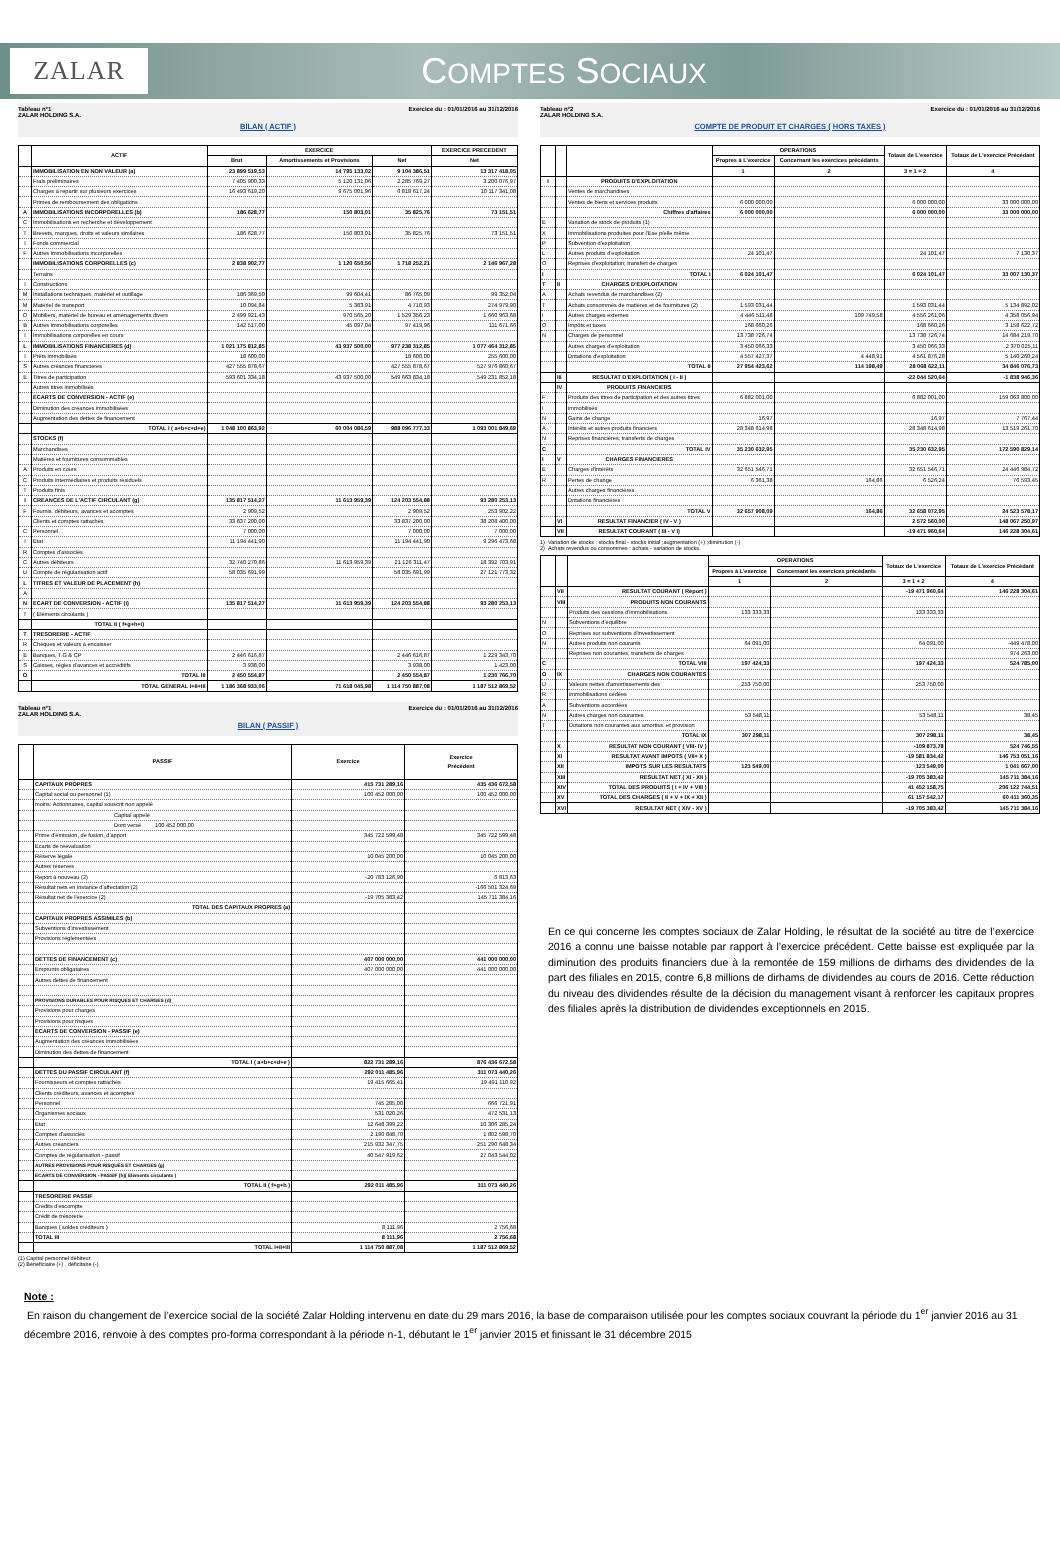ZALAR
COMPTES SOCIAUX
Tableau n°1
ZALAR HOLDING S.A. Exercice du : 01/01/2016 au 31/12/2016
BILAN ( ACTIF )
| | ACTIF | EXERCICE | | | EXERCICE PRECEDENT |
| --- | --- | --- | --- | --- | --- |
| | | Brut | Amortissements et Provisions | Net | Net |
| | IMMOBILISATION EN NON VALEUR (a) | 23 899 519,53 | 14 795 133,02 | 9 104 386,51 | 13 317 418,05 |
| | Frais préliminaires | 7 405 900,33 | 5 120 131,06 | 2 285 769,27 | 3 200 076,97 |
| | Charges à répartir sur plusieurs exercices | 16 493 619,20 | 9 675 001,96 | 6 818 617,24 | 10 117 341,08 |
| | Primes de remboursement des obligations | | | | |
| A | IMMOBILISATIONS INCORPORELLES (b) | 186 628,77 | 150 803,01 | 35 825,76 | 73 151,51 |
| C | Immobilisations en recherche et développement | | | | |
| T | Brevets, marques, droits et valeurs similaires | 186 628,77 | 150 803,01 | 35 825,76 | 73 151,51 |
| I | Fonds commercial | | | | |
| F | Autres immobilisations incorporelles | | | | |
| | IMMOBILISATIONS CORPORELLES (c) | 2 838 902,77 | 1 120 650,56 | 1 718 252,21 | 2 146 967,28 |
| | Terrains | | | | |
| I | Constructions | | | | |
| M | Installations techniques, matériel et outillage | 186 369,50 | 99 604,41 | 86 765,09 | 99 352,04 |
| M | Matériel de transport | 10 094,84 | 5 383,91 | 4 710,93 | 274 979,90 |
| O | Mobiliers, matériel de bureau et aménagements divers | 2 499 921,43 | 970 565,20 | 1 529 356,23 | 1 660 963,68 |
| B | Autres immobilisations corporelles | 142 517,00 | 45 097,04 | 97 419,96 | 111 671,66 |
| I | Immobilisations corporelles en cours | | | | |
| L | IMMOBILISATIONS FINANCIERES (d) | 1 021 175 812,85 | 43 937 500,00 | 977 238 312,85 | 1 077 464 312,85 |
| I | Prêts immobilisés | 18 600,00 | | 18 600,00 | 255 600,00 |
| S | Autres créances financières | 427 555 878,67 | | 427 555 878,67 | 527 976 860,67 |
| E | Titres de participation | 593 601 334,18 | 43 937 500,00 | 549 663 834,18 | 549 231 852,18 |
| | Autres titres immobilisés | | | | |
| | ECARTS DE CONVERSION - ACTIF (e) | | | | |
| | Diminution des créances immobilisées | | | | |
| | Augmentation des dettes de financement | | | | |
| | TOTAL I ( a+b+c+d+e) | 1 048 100 863,92 | 60 004 086,59 | 988 096 777,33 | 1 093 001 849,69 |
| | STOCKS (f) | | | | |
| | Marchandises | | | | |
| | Matières et fournitures consommables | | | | |
| A | Produits en cours | | | | |
| C | Produits intermédiaires et produits résiduels | | | | |
| T | Produits finis | | | | |
| I | CREANCES DE L'ACTIF CIRCULANT (g) | 135 817 514,27 | 11 613 959,39 | 124 203 554,88 | 93 280 253,13 |
| F | Fournis. débiteurs, avances et acomptes | 2 909,52 | | 2 909,52 | 253 902,22 |
| | Clients et comptes rattachés | 33 837 200,00 | | 33 837 200,00 | 38 208 400,00 |
| C | Personnel | 7 000,00 | | 7 000,00 | 7 000,00 |
| I | Etat | 11 194 441,90 | | 11 194 441,90 | 9 296 473,68 |
| R | Comptes d'associés | | | | |
| C | Autres débiteurs | 32 740 270,86 | 11 613 959,39 | 21 126 311,47 | 18 392 703,91 |
| U | Compte de régularisation actif | 58 035 691,99 | | 58 035 691,99 | 27 121 773,32 |
| L | TITRES ET VALEUR DE PLACEMENT (h) | | | | |
| A | | | | | |
| N | ECART DE CONVERSION - ACTIF (i) | 135 817 514,27 | 11 613 959,39 | 124 203 554,88 | 93 280 253,13 |
| T | ( Eléments circulants ) | | | | |
| | TOTAL II ( f+g+h+i) | | | | |
| T | TRESORERIE - ACTIF | | | | |
| R | Chèques et valeurs à encaisser | | | | |
| E | Banques, T.G & CP | 2 446 616,87 | | 2 446 616,87 | 1 229 343,70 |
| S | Caisses, régies d'avances et accréditifs | 3 938,00 | | 3 938,00 | 1 423,00 |
| O | TOTAL III | 2 450 554,87 | | 2 450 554,87 | 1 230 766,70 |
| | TOTAL GENERAL I+II+III | 1 186 368 933,06 | 71 618 045,98 | 1 114 750 887,08 | 1 187 512 869,52 |
Tableau n°1
ZALAR HOLDING S.A. Exercice du : 01/01/2016 au 31/12/2016
BILAN ( PASSIF )
| | PASSIF | Exercice | Exercice Précèdent |
| --- | --- | --- | --- |
| | CAPITAUX PROPRES | 415 731 289,16 | 435 436 672,58 |
| | Capital social ou personnel (1) | 100 452 000,00 | 100 452 000,00 |
| | moins: Actionnaires, capital souscrit non appelé | | |
| | Capital appelé | | |
| | Dont versé 100 452 000,00 | | |
| | Prime d'émission, de fusion, d'apport | 345 722 599,48 | 345 722 599,48 |
| | Ecarts de réévaluation | | |
| | Réserve légale | 10 045 200,00 | 10 045 200,00 |
| | Autres réserves | | |
| | Report à nouveau (2) | -20 783 126,90 | 6 813,63 |
| | Résultat nets en instance d'affectation (2) | | -166 501 324,69 |
| | Résultat net de l'exercice (2) | -19 705 383,42 | 145 711 384,16 |
| | TOTAL DES CAPITAUX PROPRES (a) | | |
| | CAPITAUX PROPRES ASSIMILES (b) | | |
| | Subventions d'investissement | | |
| | Provisions réglementées | | |
| | DETTES DE FINANCEMENT (c) | 407 000 000,00 | 441 000 000,00 |
| | Emprunts obligataires | 407 000 000,00 | 441 000 000,00 |
| | Autres dettes de financement | | |
| | PROVISIONS DURABLES POUR RISQUES ET CHARGES (d) | | |
| | Provisions pour charges | | |
| | Provisions pour risques | | |
| | ECARTS DE CONVERSION - PASSIF (e) | | |
| | Augmentation des créances immobilisées | | |
| | Diminution des dettes de financement | | |
| | TOTAL I ( a+b+c+d+e ) | 822 731 289,16 | 876 436 672,58 |
| | DETTES DU PASSIF CIRCULANT (f) | 292 011 485,96 | 311 073 440,26 |
| | Fournisseurs et comptes rattachés | 19 415 665,41 | 19 491 110,92 |
| | Clients créditeurs, avances et acomptes | | |
| | Personnel | 745 285,00 | 666 721,91 |
| | Organismes sociaux | 531 020,26 | 472 531,13 |
| | Etat | 12 648 399,22 | 10 306 285,24 |
| | Comptes d'associés | 2 190 848,70 | 1 802 598,70 |
| | Autres créanciers | 215 932 347,75 | 251 290 648,34 |
| | Comptes de régularisation - passif | 40 547 919,62 | 27 043 544,02 |
| | AUTRES PROVISIONS POUR RISQUES ET CHARGES (g) | | |
| | ECARTS DE CONVERSION - PASSIF (h)( Eléments circulants ) | | |
| | TOTAL II ( f+g+h ) | 292 011 485,96 | 311 073 440,26 |
| | TRESORERIE PASSIF | | |
| | Crédits d'escompte | | |
| | Crédit de trésorerie | | |
| | Banques ( soldes créditeurs ) | 8 111,96 | 2 756,68 |
| | TOTAL III | 8 111,96 | 2 756,68 |
| | TOTAL I+II+III | 1 114 750 887,08 | 1 187 512 869,52 |
(1) Capital personnel débiteur
(2) Bénéficiaire (+) . déficitaire (-)
Tableau n°2
ZALAR HOLDING S.A. Exercice du : 01/01/2016 au 31/12/2016
COMPTE DE PRODUIT ET CHARGES ( HORS TAXES )
| | | | OPERATIONS | | Totaux de L'exercice | Totaux de L'exercice Précédant |
| --- | --- | --- | --- | --- | --- | --- |
| | | | Propres à L'exercice | Concernant les exercices précédants | | |
| | | | 1 | 2 | 3 = 1 + 2 | 4 |
| I | | PRODUITS D'EXPLOITATION | | | | |
| | | Ventes de marchandises | | | | |
| | | Ventes de biens et services produits | 6 000 000,00 | | 6 000 000,00 | 33 000 000,00 |
| | | Chiffres d'affaires | 6 000 000,00 | | 6 000 000,00 | 33 000 000,00 |
| E | | Variation de stock de produits (1) | | | | |
| X | | Immobilisations produites pour l'Ese p/elle même | | | | |
| P | | Subvention d'exploitation | | | | |
| L | | Autres produits d'exploitation | 24 101,47 | | 24 101,47 | 7 130,37 |
| O | | Reprises d'exploitation; transfert de charges | | | | |
| I | | TOTAL I | 6 024 101,47 | | 6 024 101,47 | 33 007 130,37 |
| T | II | CHARGES D'EXPLOITATION | | | | |
| A | | Achats revendus de marchandises (2) | | | | |
| T | | Achats consommés de matières et de fournitures (2) | 1 593 031,44 | | 1 593 031,44 | 5 134 892,02 |
| I | | Autres charges externes | 4 446 511,48 | 109 749,58 | 4 556 261,06 | 4 358 056,94 |
| O | | Impôts et taxes | 168 660,26 | | 168 660,26 | 3 158 622,72 |
| N | | Charges de personnel | 13 738 726,74 | | 13 738 726,74 | 14 684 219,70 |
| | | Autres charges d'exploitation | 3 450 066,33 | | 3 450 066,33 | 2 370 025,11 |
| | | Dotations d'exploitation | 4 557 427,37 | 4 448,91 | 4 561 876,28 | 5 140 260,24 |
| | | TOTAL II | 27 954 423,62 | 114 198,49 | 28 068 622,11 | 34 846 076,73 |
| | III | RESULTAT D'EXPLOITATION ( I - II ) | | | -22 044 520,64 | -1 838 946,36 |
| | IV | PRODUITS FINANCIERS | | | | |
| F | | Produits des titres de participation et des autres titres | 6 882 001,00 | | 6 882 001,00 | 159 063 800,00 |
| I | | immobilisés | | | | |
| N | | Gains de change | 16,97 | | 16,97 | 7 767,44 |
| A | | Intérêts et autres produits financiers | 28 348 614,98 | | 28 348 614,98 | 13 519 261,70 |
| N | | Reprises financières; transferts de charges | | | | |
| C | | TOTAL IV | 35 230 632,95 | | 35 230 632,95 | 172 590 829,14 |
| I | V | CHARGES FINANCIERES | | | | |
| E | | Charges d'intérêts | 32 651 546,71 | | 32 651 546,71 | 24 446 984,72 |
| R | | Pertes de change | 6 361,38 | 164,86 | 6 526,24 | 76 593,45 |
| | | Autres charges financières | | | | |
| | | Dotations financières | | | | |
| | | TOTAL V | 32 657 908,09 | 164,86 | 32 658 072,95 | 24 523 578,17 |
| | VI | RESULTAT FINANCIER ( IV - V ) | | | 2 572 560,00 | 148 067 250,97 |
| | VII | RESULTAT COURANT ( III - V I) | | | -19 471 960,64 | 146 228 304,61 |
1) Variation de stocks : stocks final - stocks initial ;augmentation (+) ;diminution (-)
2) Achats revendus ou consommes : achats - variation de stocks.
| | | | OPERATIONS | | Totaux de L'exercice | Totaux de L'exercice Précédant |
| --- | --- | --- | --- | --- | --- | --- |
| | | | Propres à L'exercice | Concernant les exercices précédants | | |
| | | | 1 | 2 | 3 = 1 + 2 | 4 |
| | VII | RESULTAT COURANT ( Report ) | | | -19 471 960,64 | 146 228 304,61 |
| | VIII | PRODUITS NON COURANTS | | | | |
| | | Produits des cessions d'immobilisations | 133 333,33 | | 133 333,33 | |
| N | | Subventions d'équilibre | | | | |
| O | | Reprises sur subventions d'investissement | | | | |
| N | | Autres produits non courants | 64 091,00 | | 64 091,00 | -449 478,00 |
| | | Reprises non courantes; transferts de charges | | | | 974 263,00 |
| C | | TOTAL VIII | 197 424,33 | | 197 424,33 | 524 785,00 |
| O | IX | CHARGES NON COURANTES | | | | |
| U | | Valeurs nettes d'amortissements des | 253 750,00 | | 253 750,00 | |
| R | | immobilisations cédées | | | | |
| A | | Subventions accordées | | | | |
| N | | Autres charges non courantes | 53 548,11 | | 53 548,11 | 38,45 |
| T | | Dotations non courantes aux amortiss. et provision | | | | |
| | | TOTAL IX | 307 298,11 | | 307 298,11 | 38,45 |
| | X | RESULTAT NON COURANT ( VIII- IV ) | | | -109 873,78 | 524 746,55 |
| | XI | RESULTAT AVANT IMPOTS ( VII+ X ) | | | -19 581 834,42 | 146 753 051,16 |
| | XII | IMPOTS SUR LES RESULTATS | 123 549,00 | | 123 549,00 | 1 041 667,00 |
| | XIII | RESULTAT NET ( XI - XII ) | | | -19 705 383,42 | 145 711 384,16 |
| | XIV | TOTAL DES PRODUITS ( I + IV + VIII ) | | | 41 452 158,75 | 206 122 744,51 |
| | XV | TOTAL DES CHARGES ( II + V + IX + XII ) | | | 61 157 542,17 | 60 411 360,35 |
| | XVI | RESULTAT NET ( XIV - XV ) | | | -19 705 383,42 | 145 711 384,16 |
En ce qui concerne les comptes sociaux de Zalar Holding, le résultat de la société au titre de l’exercice 2016 a connu une baisse notable par rapport à l’exercice précédent. Cette baisse est expliquée par la diminution des produits financiers due à la remontée de 159 millions de dirhams des dividendes de la part des filiales en 2015, contre 6,8 millions de dirhams de dividendes au cours de 2016. Cette réduction du niveau des dividendes résulte de la décision du management visant à renforcer les capitaux propres des filiales après la distribution de dividendes exceptionnels en 2015.
Note :
En raison du changement de l’exercice social de la société Zalar Holding intervenu en date du 29 mars 2016, la base de comparaison utilisée pour les comptes sociaux couvrant la période du 1<sup>er</sup> janvier 2016 au 31 décembre 2016, renvoie à des comptes pro-forma correspondant à la période n-1, débutant le 1<sup>er</sup> janvier 2015 et finissant le 31 décembre 2015